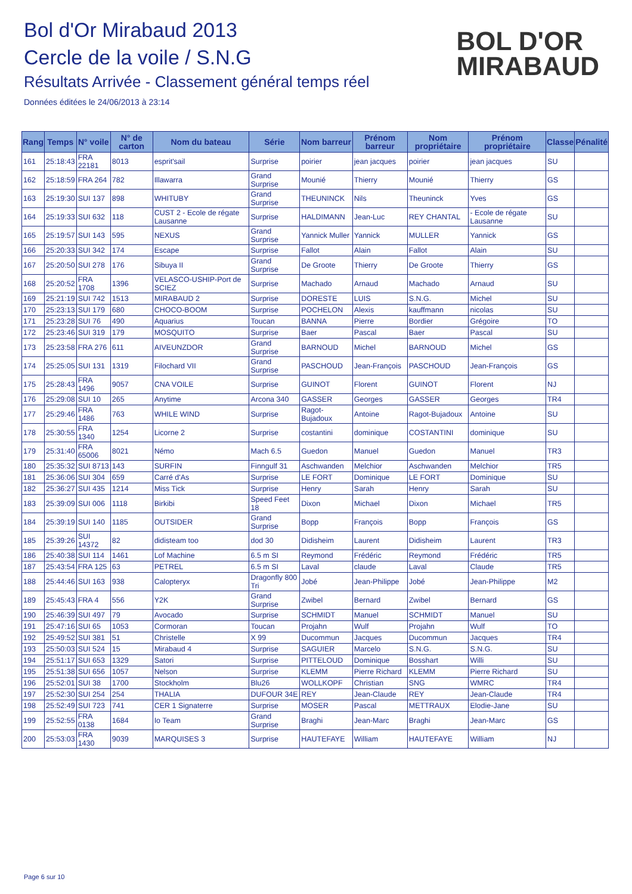Bol d'Or Mirabaud 2013
Cercle de la voile / S.N.G
Résultats Arrivée - Classement général temps réel
Données éditées le 24/06/2013 à 23:14
BOL D'OR
MIRABAUD
| Rang | Temps | N° voile | N° de carton | Nom du bateau | Série | Nom barreur | Prénom barreur | Nom propriétaire | Prénom propriétaire | Classe | Pénalité |
| --- | --- | --- | --- | --- | --- | --- | --- | --- | --- | --- | --- |
| 161 | 25:18:43 | FRA 22181 | 8013 | esprit'sail | Surprise | poirier | jean jacques | poirier | jean jacques | SU | |
| 162 | 25:18:59 | FRA 264 | 782 | Illawarra | Grand Surprise | Mounié | Thierry | Mounié | Thierry | GS | |
| 163 | 25:19:30 | SUI 137 | 898 | WHITUBY | Grand Surprise | THEUNINCK | Nils | Theuninck | Yves | GS | |
| 164 | 25:19:33 | SUI 632 | 118 | CUST 2 - Ecole de régate Lausanne | Surprise | HALDIMANN | Jean-Luc | REY CHANTAL | - Ecole de régate Lausanne | SU | |
| 165 | 25:19:57 | SUI 143 | 595 | NEXUS | Grand Surprise | Yannick Muller | Yannick | MULLER | Yannick | GS | |
| 166 | 25:20:33 | SUI 342 | 174 | Escape | Surprise | Fallot | Alain | Fallot | Alain | SU | |
| 167 | 25:20:50 | SUI 278 | 176 | Sibuya II | Grand Surprise | De Groote | Thierry | De Groote | Thierry | GS | |
| 168 | 25:20:52 | FRA 1708 | 1396 | VELASCO-USHIP-Port de SCIEZ | Surprise | Machado | Arnaud | Machado | Arnaud | SU | |
| 169 | 25:21:19 | SUI 742 | 1513 | MIRABAUD 2 | Surprise | DORESTE | LUIS | S.N.G. | Michel | SU | |
| 170 | 25:23:13 | SUI 179 | 680 | CHOCO-BOOM | Surprise | POCHELON | Alexis | kauffmann | nicolas | SU | |
| 171 | 25:23:28 | SUI 76 | 490 | Aquarius | Toucan | BANNA | Pierre | Bordier | Grégoire | TO | |
| 172 | 25:23:46 | SUI 319 | 179 | MOSQUITO | Surprise | Baer | Pascal | Baer | Pascal | SU | |
| 173 | 25:23:58 | FRA 276 | 611 | AIVEUNZDOR | Grand Surprise | BARNOUD | Michel | BARNOUD | Michel | GS | |
| 174 | 25:25:05 | SUI 131 | 1319 | Filochard VII | Grand Surprise | PASCHOUD | Jean-François | PASCHOUD | Jean-François | GS | |
| 175 | 25:28:43 | FRA 1496 | 9057 | CNA VOILE | Surprise | GUINOT | Florent | GUINOT | Florent | NJ | |
| 176 | 25:29:08 | SUI 10 | 265 | Anytime | Arcona 340 | GASSER | Georges | GASSER | Georges | TR4 | |
| 177 | 25:29:46 | FRA 1486 | 763 | WHILE WIND | Surprise | Ragot-Bujadoux | Antoine | Ragot-Bujadoux | Antoine | SU | |
| 178 | 25:30:55 | FRA 1340 | 1254 | Licorne 2 | Surprise | costantini | dominique | COSTANTINI | dominique | SU | |
| 179 | 25:31:40 | FRA 65006 | 8021 | Némo | Mach 6.5 | Guedon | Manuel | Guedon | Manuel | TR3 | |
| 180 | 25:35:32 | SUI 8713 | 143 | SURFIN | Finngulf 31 | Aschwanden | Melchior | Aschwanden | Melchior | TR5 | |
| 181 | 25:36:06 | SUI 304 | 659 | Carré d'As | Surprise | LE FORT | Dominique | LE FORT | Dominique | SU | |
| 182 | 25:36:27 | SUI 435 | 1214 | Miss Tick | Surprise | Henry | Sarah | Henry | Sarah | SU | |
| 183 | 25:39:09 | SUI 006 | 1118 | Birkibi | Speed Feet 18 | Dixon | Michael | Dixon | Michael | TR5 | |
| 184 | 25:39:19 | SUI 140 | 1185 | OUTSIDER | Grand Surprise | Bopp | François | Bopp | François | GS | |
| 185 | 25:39:26 | SUI 14372 | 82 | didisteam too | dod 30 | Didisheim | Laurent | Didisheim | Laurent | TR3 | |
| 186 | 25:40:38 | SUI 114 | 1461 | Lof Machine | 6.5 m SI | Reymond | Frédéric | Reymond | Frédéric | TR5 | |
| 187 | 25:43:54 | FRA 125 | 63 | PETREL | 6.5 m SI | Laval | claude | Laval | Claude | TR5 | |
| 188 | 25:44:46 | SUI 163 | 938 | Calopteryx | Dragonfly 800 Tri | Jobé | Jean-Philippe | Jobé | Jean-Philippe | M2 | |
| 189 | 25:45:43 | FRA 4 | 556 | Y2K | Grand Surprise | Zwibel | Bernard | Zwibel | Bernard | GS | |
| 190 | 25:46:39 | SUI 497 | 79 | Avocado | Surprise | SCHMIDT | Manuel | SCHMIDT | Manuel | SU | |
| 191 | 25:47:16 | SUI 65 | 1053 | Cormoran | Toucan | Projahn | Wulf | Projahn | Wulf | TO | |
| 192 | 25:49:52 | SUI 381 | 51 | Christelle | X 99 | Ducommun | Jacques | Ducommun | Jacques | TR4 | |
| 193 | 25:50:03 | SUI 524 | 15 | Mirabaud 4 | Surprise | SAGUIER | Marcelo | S.N.G. | S.N.G. | SU | |
| 194 | 25:51:17 | SUI 653 | 1329 | Satori | Surprise | PITTELOUD | Dominique | Bosshart | Willi | SU | |
| 195 | 25:51:38 | SUI 656 | 1057 | Nelson | Surprise | KLEMM | Pierre Richard | KLEMM | Pierre Richard | SU | |
| 196 | 25:52:01 | SUI 38 | 1700 | Stockholm | Blu26 | WOLLKOPF | Christian | SNG | WMRC | TR4 | |
| 197 | 25:52:30 | SUI 254 | 254 | THALIA | DUFOUR 34E | REY | Jean-Claude | REY | Jean-Claude | TR4 | |
| 198 | 25:52:49 | SUI 723 | 741 | CER 1 Signaterre | Surprise | MOSER | Pascal | METTRAUX | Elodie-Jane | SU | |
| 199 | 25:52:55 | FRA 0138 | 1684 | Io Team | Grand Surprise | Braghi | Jean-Marc | Braghi | Jean-Marc | GS | |
| 200 | 25:53:03 | FRA 1430 | 9039 | MARQUISES 3 | Surprise | HAUTEFAYE | William | HAUTEFAYE | William | NJ | |
Page 6 sur 10